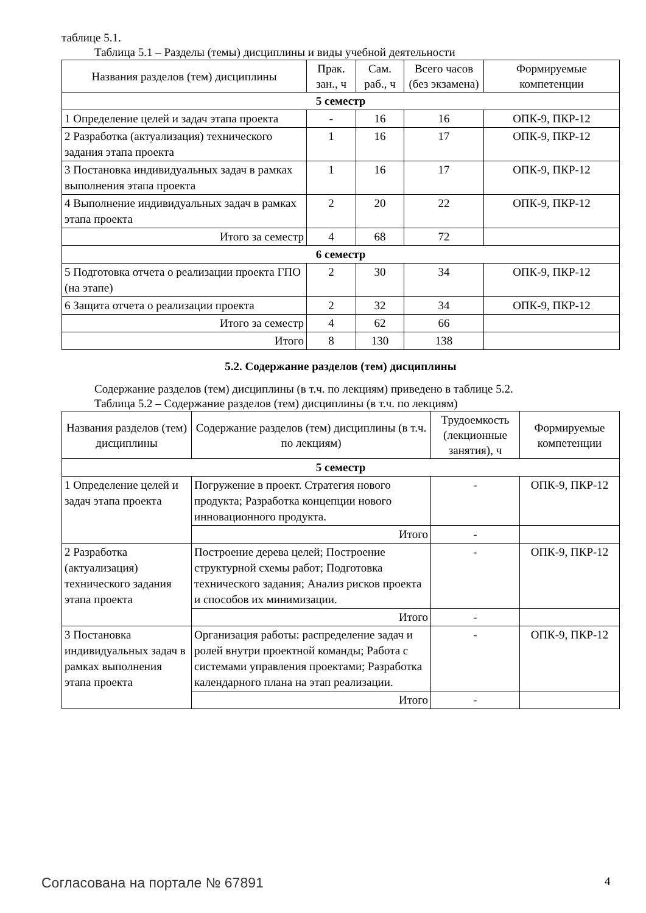таблице 5.1.
Таблица 5.1 – Разделы (темы) дисциплины и виды учебной деятельности
| Названия разделов (тем) дисциплины | Прак. зан., ч | Сам. раб., ч | Всего часов (без экзамена) | Формируемые компетенции |
| --- | --- | --- | --- | --- |
| 5 семестр | | | | |
| 1 Определение целей и задач этапа проекта | - | 16 | 16 | ОПК-9, ПКР-12 |
| 2 Разработка (актуализация) технического задания этапа проекта | 1 | 16 | 17 | ОПК-9, ПКР-12 |
| 3 Постановка индивидуальных задач в рамках выполнения этапа проекта | 1 | 16 | 17 | ОПК-9, ПКР-12 |
| 4 Выполнение индивидуальных задач в рамках этапа проекта | 2 | 20 | 22 | ОПК-9, ПКР-12 |
| Итого за семестр | 4 | 68 | 72 | |
| 6 семестр | | | | |
| 5 Подготовка отчета о реализации проекта ГПО (на этапе) | 2 | 30 | 34 | ОПК-9, ПКР-12 |
| 6 Защита отчета о реализации проекта | 2 | 32 | 34 | ОПК-9, ПКР-12 |
| Итого за семестр | 4 | 62 | 66 | |
| Итого | 8 | 130 | 138 | |
5.2. Содержание разделов (тем) дисциплины
Содержание разделов (тем) дисциплины (в т.ч. по лекциям) приведено в таблице 5.2.
Таблица 5.2 – Содержание разделов (тем) дисциплины (в т.ч. по лекциям)
| Названия разделов (тем) дисциплины | Содержание разделов (тем) дисциплины (в т.ч. по лекциям) | Трудоемкость (лекционные занятия), ч | Формируемые компетенции |
| --- | --- | --- | --- |
| 5 семестр | | | |
| 1 Определение целей и задач этапа проекта | Погружение в проект. Стратегия нового продукта; Разработка концепции нового инновационного продукта. | - | ОПК-9, ПКР-12 |
| | Итого | - | |
| 2 Разработка (актуализация) технического задания этапа проекта | Построение дерева целей; Построение структурной схемы работ; Подготовка технического задания; Анализ рисков проекта и способов их минимизации. | - | ОПК-9, ПКР-12 |
| | Итого | - | |
| 3 Постановка индивидуальных задач в рамках выполнения этапа проекта | Организация работы: распределение задач и ролей внутри проектной команды; Работа с системами управления проектами; Разработка календарного плана на этап реализации. | - | ОПК-9, ПКР-12 |
| | Итого | - | |
Согласована на портале № 67891 4